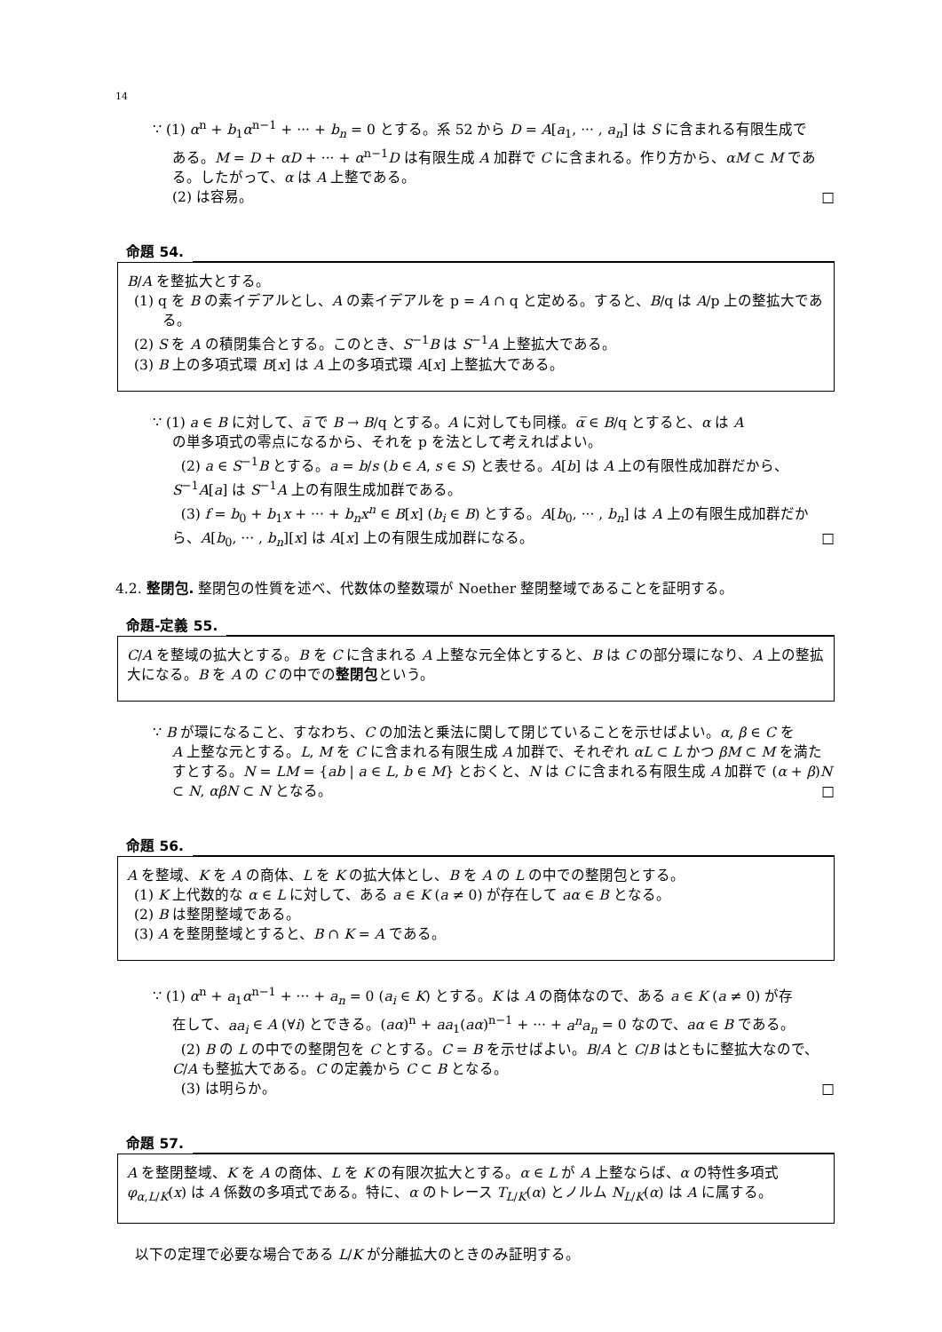14
∵ (1) α<sup>n</sup> + b<sub>1</sub>α<sup>n−1</sup> + ··· + b<sub>n</sub> = 0 とする。系 52 から D = A[a<sub>1</sub>, ··· , a<sub>n</sub>] は S に含まれる有限生成で
ある。M = D + αD + ··· + α<sup>n−1</sup>D は有限生成 A 加群で C に含まれる。作り方から、αM ⊂ M である。したがって、α は A 上整である。
(2) は容易。 □
命題 54.
B/A を整拡大とする。
(1) q を B の素イデアルとし、A の素イデアルを p = A ∩ q と定める。すると、B/q は A/p 上の整拡大である。
(2) S を A の積閉集合とする。このとき、S<sup>−1</sup>B は S<sup>−1</sup>A 上整拡大である。
(3) B 上の多項式環 B[x] は A 上の多項式環 A[x] 上整拡大である。
∵ (1) a ∈ B に対して、a̅ で B → B/q とする。A に対しても同様。α̅ ∈ B/q とすると、α は A
の単多項式の零点になるから、それを p を法として考えればよい。
(2) a ∈ S<sup>−1</sup>B とする。a = b/s (b ∈ A, s ∈ S) と表せる。A[b] は A 上の有限性成加群だから、S<sup>−1</sup>A[a] は S<sup>−1</sup>A 上の有限生成加群である。
(3) f = b<sub>0</sub> + b<sub>1</sub>x + ··· + b<sub>n</sub>x<sup>n</sup> ∈ B[x] (b<sub>i</sub> ∈ B) とする。A[b<sub>0</sub>, ··· , b<sub>n</sub>] は A 上の有限生成加群だから、A[b<sub>0</sub>, ··· , b<sub>n</sub>][x] は A[x] 上の有限生成加群になる。 □
4.2. 整閉包. 整閉包の性質を述べ、代数体の整数環が Noether 整閉整域であることを証明する。
命題-定義 55.
C/A を整域の拡大とする。B を C に含まれる A 上整な元全体とすると、B は C の部分環になり、A 上の整拡大になる。B を A の C の中での整閉包という。
∵ B が環になること、すなわち、C の加法と乗法に関して閉じていることを示せばよい。α, β ∈ C を
A 上整な元とする。L, M を C に含まれる有限生成 A 加群で、それぞれ αL ⊂ L かつ βM ⊂ M を満たすとする。N = LM = {ab | a ∈ L, b ∈ M} とおくと、N は C に含まれる有限生成 A 加群で (α + β)N ⊂ N, αβN ⊂ N となる。 □
命題 56.
A を整域、K を A の商体、L を K の拡大体とし、B を A の L の中での整閉包とする。
(1) K 上代数的な α ∈ L に対して、ある a ∈ K (a ≠ 0) が存在して aα ∈ B となる。
(2) B は整閉整域である。
(3) A を整閉整域とすると、B ∩ K = A である。
∵ (1) α<sup>n</sup> + a<sub>1</sub>α<sup>n−1</sup> + ··· + a<sub>n</sub> = 0 (a<sub>i</sub> ∈ K) とする。K は A の商体なので、ある a ∈ K (a ≠ 0) が存
在して、aa<sub>i</sub> ∈ A (∀i) とできる。(aα)<sup>n</sup> + aa<sub>1</sub>(aα)<sup>n−1</sup> + ··· + a<sup>n</sup>a<sub>n</sub> = 0 なので、aα ∈ B である。
(2) B の L の中での整閉包を C とする。C = B を示せばよい。B/A と C/B はともに整拡大なので、C/A も整拡大である。C の定義から C ⊂ B となる。
(3) は明らか。 □
命題 57.
A を整閉整域、K を A の商体、L を K の有限次拡大とする。α ∈ L が A 上整ならば、α の特性多項式 φ<sub>α,L/K</sub>(x) は A 係数の多項式である。特に、α のトレース T<sub>L/K</sub>(α) とノルム N<sub>L/K</sub>(α) は A に属する。
以下の定理で必要な場合である L/K が分離拡大のときのみ証明する。